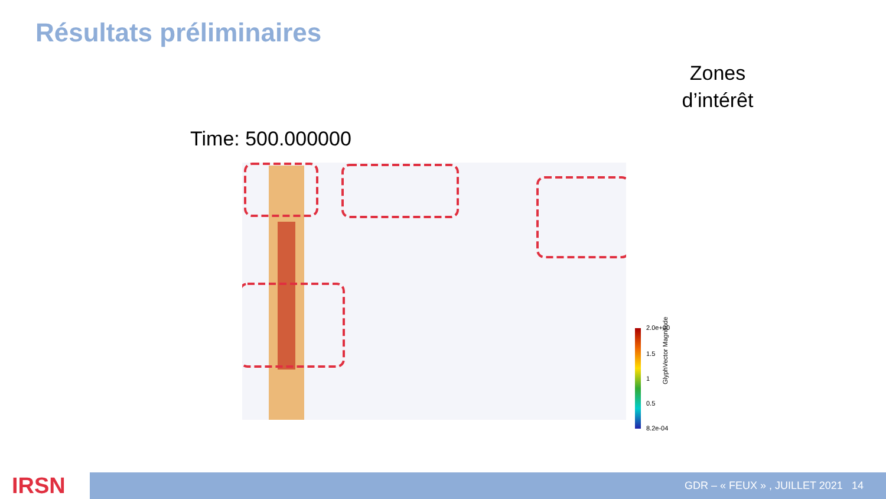Résultats préliminaires
Zones d’intérêt
Time: 500.000000
2.0e+00
1.5
1
0.5
8.2e-04
GlyphVector Magnitude
IRSN GDR – « FEUX » , JUILLET 2021 14